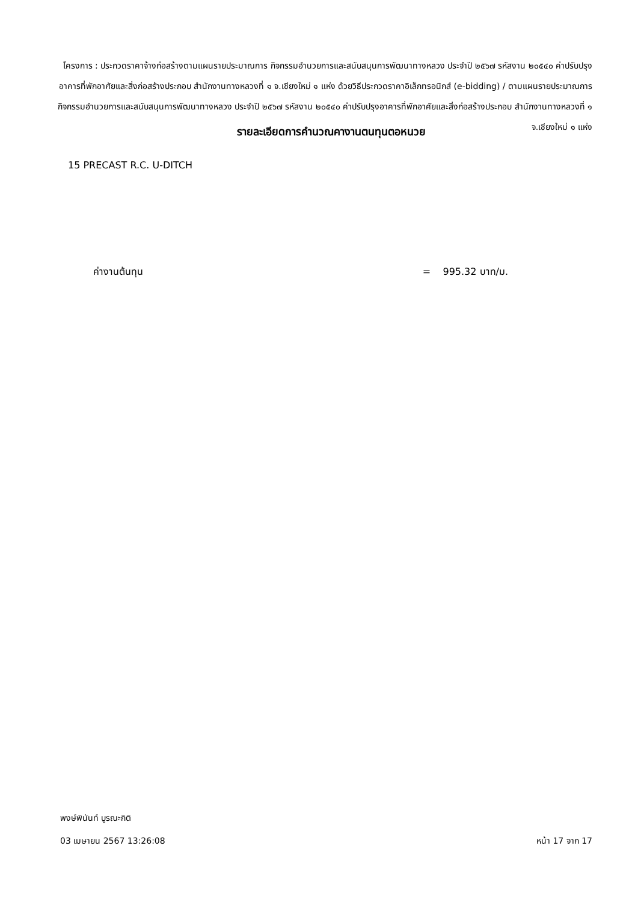โครงการ : ประกวดราคาจ้างก่อสร้างตามแผนรายประมาณการ กิจกรรมอำนวยการและสนับสนุนการพัฒนาทางหลวง ประจำปี ๒๕๖๗ รหัสงาน ๒๐๕๔๐ ค่าปรับปรุงอาคารที่พักอาศัยและสิ่งก่อสร้างประกอบ สำนักงานทางหลวงที่ ๑ จ.เชียงใหม่ ๑ แห่ง ด้วยวิธีประกวดราคาอิเล็กทรอนิกส์ (e-bidding) / ตามแผนรายประมาณการ กิจกรรมอำนวยการและสนับสนุนการพัฒนาทางหลวง ประจำปี ๒๕๖๗ รหัสงาน ๒๐๕๔๐ ค่าปรับปรุงอาคารที่พักอาศัยและสิ่งก่อสร้างประกอบ สำนักงานทางหลวงที่ ๑ จ.เชียงใหม่ ๑ แห่ง
รายละเอียดการคำนวณคางานตนทุนตอหนวย
15 PRECAST R.C. U-DITCH
ค่างานต้นทุน = 995.32 บาท/ม.
พงษ์พินันท์ บูรณะกิติ
03 เมษายน 2567 13:26:08 หน้า 17 จาก 17